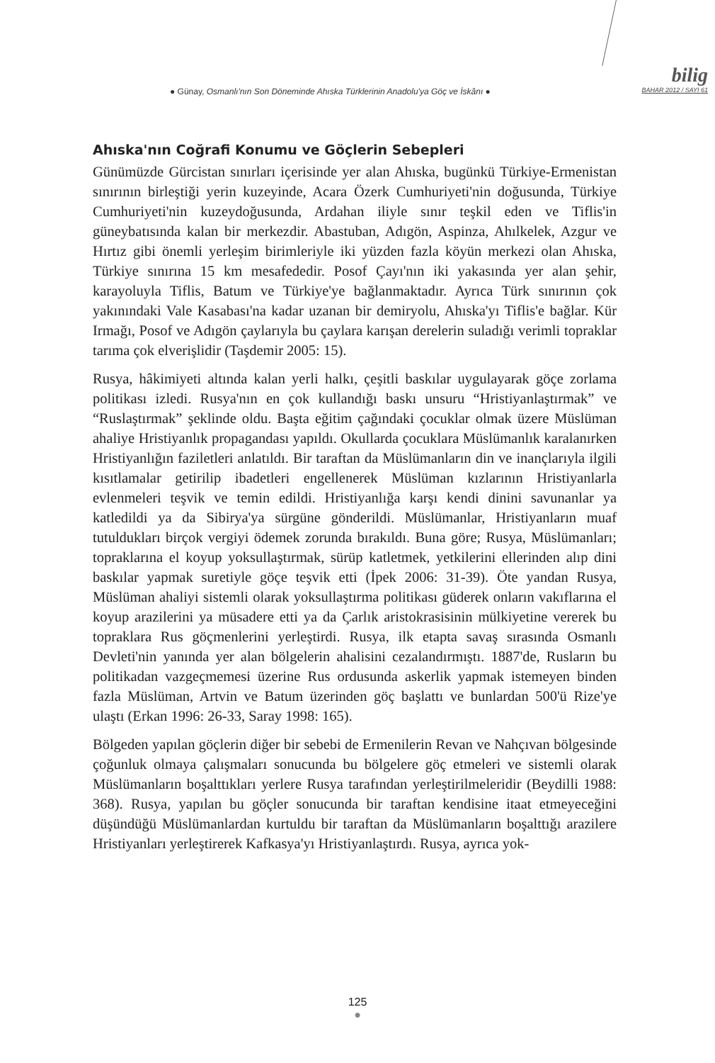● Günay, Osmanlı'nın Son Döneminde Ahıska Türklerinin Anadolu'ya Göç ve İskânı ●
bilig
BAHAR 2012 / SAYI 61
Ahıska'nın Coğrafi Konumu ve Göçlerin Sebepleri
Günümüzde Gürcistan sınırları içerisinde yer alan Ahıska, bugünkü Türkiye-Ermenistan sınırının birleştiği yerin kuzeyinde, Acara Özerk Cumhuriyeti'nin doğusunda, Türkiye Cumhuriyeti'nin kuzeydoğusunda, Ardahan iliyle sınır teşkil eden ve Tiflis'in güneybatısında kalan bir merkezdir. Abastuban, Adıgön, Aspinza, Ahılkelek, Azgur ve Hırtız gibi önemli yerleşim birimleriyle iki yüzden fazla köyün merkezi olan Ahıska, Türkiye sınırına 15 km mesafededir. Posof Çayı'nın iki yakasında yer alan şehir, karayoluyla Tiflis, Batum ve Türkiye'ye bağlanmaktadır. Ayrıca Türk sınırının çok yakınındaki Vale Kasabası'na kadar uzanan bir demiryolu, Ahıska'yı Tiflis'e bağlar. Kür Irmağı, Posof ve Adıgön çaylarıyla bu çaylara karışan derelerin suladığı verimli topraklar tarıma çok elverişlidir (Taşdemir 2005: 15).
Rusya, hâkimiyeti altında kalan yerli halkı, çeşitli baskılar uygulayarak göçe zorlama politikası izledi. Rusya'nın en çok kullandığı baskı unsuru “Hristiyanlaştırmak” ve “Ruslaştırmak” şeklinde oldu. Başta eğitim çağındaki çocuklar olmak üzere Müslüman ahaliye Hristiyanlık propagandası yapıldı. Okullarda çocuklara Müslümanlık karalanırken Hristiyanlığın faziletleri anlatıldı. Bir taraftan da Müslümanların din ve inançlarıyla ilgili kısıtlamalar getirilip ibadetleri engellenerek Müslüman kızlarının Hristiyanlarla evlenmeleri teşvik ve temin edildi. Hristiyanlığa karşı kendi dinini savunanlar ya katledildi ya da Sibirya'ya sürgüne gönderildi. Müslümanlar, Hristiyanların muaf tutuldukları birçok vergiyi ödemek zorunda bırakıldı. Buna göre; Rusya, Müslümanları; topraklarına el koyup yoksullaştırmak, sürüp katletmek, yetkilerini ellerinden alıp dini baskılar yapmak suretiyle göçe teşvik etti (İpek 2006: 31-39). Öte yandan Rusya, Müslüman ahaliyi sistemli olarak yoksullaştırma politikası güderek onların vakıflarına el koyup arazilerini ya müsadere etti ya da Çarlık aristokrasisinin mülkiyetine vererek bu topraklara Rus göçmenlerini yerleştirdi. Rusya, ilk etapta savaş sırasında Osmanlı Devleti'nin yanında yer alan bölgelerin ahalisini cezalandırmıştı. 1887'de, Rusların bu politikadan vazgeçmemesi üzerine Rus ordusunda askerlik yapmak istemeyen binden fazla Müslüman, Artvin ve Batum üzerinden göç başlattı ve bunlardan 500'ü Rize'ye ulaştı (Erkan 1996: 26-33, Saray 1998: 165).
Bölgeden yapılan göçlerin diğer bir sebebi de Ermenilerin Revan ve Nahçıvan bölgesinde çoğunluk olmaya çalışmaları sonucunda bu bölgelere göç etmeleri ve sistemli olarak Müslümanların boşalttıkları yerlere Rusya tarafından yerleştirilmeleridir (Beydilli 1988: 368). Rusya, yapılan bu göçler sonucunda bir taraftan kendisine itaat etmeyeceğini düşündüğü Müslümanlardan kurtuldu bir taraftan da Müslümanların boşalttığı arazilere Hristiyanları yerleştirerek Kafkasya'yı Hristiyanlaştırdı. Rusya, ayrıca yok-
125
●